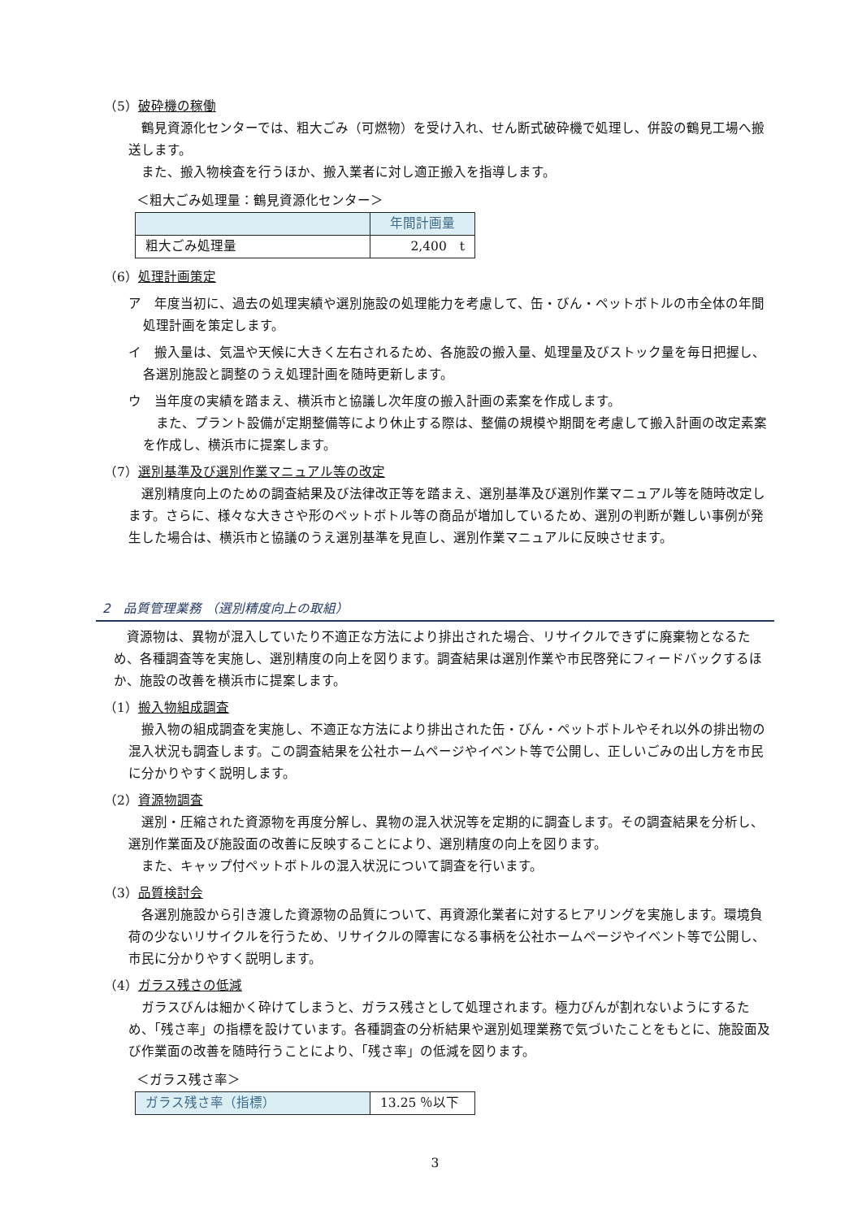（5）破砕機の稼働
鶴見資源化センターでは、粗大ごみ（可燃物）を受け入れ、せん断式破砕機で処理し、併設の鶴見工場へ搬送します。
また、搬入物検査を行うほか、搬入業者に対し適正搬入を指導します。
＜粗大ごみ処理量：鶴見資源化センター＞
| | 年間計画量 |
| 粗大ごみ処理量 | 2,400 t |
（6）処理計画策定
ア　年度当初に、過去の処理実績や選別施設の処理能力を考慮して、缶・びん・ペットボトルの市全体の年間処理計画を策定します。
イ　搬入量は、気温や天候に大きく左右されるため、各施設の搬入量、処理量及びストック量を毎日把握し、各選別施設と調整のうえ処理計画を随時更新します。
ウ　当年度の実績を踏まえ、横浜市と協議し次年度の搬入計画の素案を作成します。
また、プラント設備が定期整備等により休止する際は、整備の規模や期間を考慮して搬入計画の改定素案を作成し、横浜市に提案します。
（7）選別基準及び選別作業マニュアル等の改定
選別精度向上のための調査結果及び法律改正等を踏まえ、選別基準及び選別作業マニュアル等を随時改定します。さらに、様々な大きさや形のペットボトル等の商品が増加しているため、選別の判断が難しい事例が発生した場合は、横浜市と協議のうえ選別基準を見直し、選別作業マニュアルに反映させます。
2　品質管理業務 （選別精度向上の取組）
資源物は、異物が混入していたり不適正な方法により排出された場合、リサイクルできずに廃棄物となるため、各種調査等を実施し、選別精度の向上を図ります。調査結果は選別作業や市民啓発にフィードバックするほか、施設の改善を横浜市に提案します。
（1）搬入物組成調査
搬入物の組成調査を実施し、不適正な方法により排出された缶・びん・ペットボトルやそれ以外の排出物の混入状況も調査します。この調査結果を公社ホームページやイベント等で公開し、正しいごみの出し方を市民に分かりやすく説明します。
（2）資源物調査
選別・圧縮された資源物を再度分解し、異物の混入状況等を定期的に調査します。その調査結果を分析し、選別作業面及び施設面の改善に反映することにより、選別精度の向上を図ります。
また、キャップ付ペットボトルの混入状況について調査を行います。
（3）品質検討会
各選別施設から引き渡した資源物の品質について、再資源化業者に対するヒアリングを実施します。環境負荷の少ないリサイクルを行うため、リサイクルの障害になる事柄を公社ホームページやイベント等で公開し、市民に分かりやすく説明します。
（4）ガラス残さの低減
ガラスびんは細かく砕けてしまうと、ガラス残さとして処理されます。極力びんが割れないようにするため、「残さ率」の指標を設けています。各種調査の分析結果や選別処理業務で気づいたことをもとに、施設面及び作業面の改善を随時行うことにより、「残さ率」の低減を図ります。
＜ガラス残さ率＞
| ガラス残さ率（指標） | 13.25 ％以下 |
3